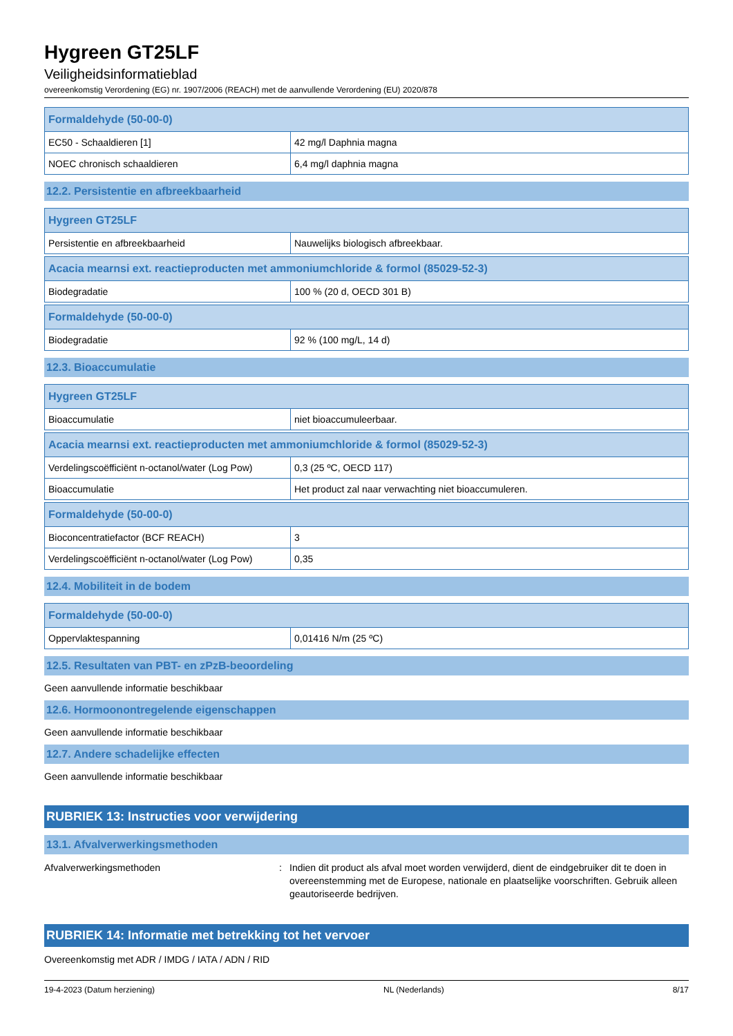Hygreen GT25LF
Veiligheidsinformatieblad
overeenkomstig Verordening (EG) nr. 1907/2006 (REACH) met de aanvullende Verordening (EU) 2020/878
| Formaldehyde (50-00-0) | |
| --- | --- |
| EC50 - Schaaldieren [1] | 42 mg/l Daphnia magna |
| NOEC chronisch schaaldieren | 6,4 mg/l daphnia magna |
12.2. Persistentie en afbreekbaarheid
| Hygreen GT25LF | |
| --- | --- |
| Persistentie en afbreekbaarheid | Nauwelijks biologisch afbreekbaar. |
| Acacia mearnsi ext. reactieproducten met ammoniumchloride & formol (85029-52-3) | |
| --- | --- |
| Biodegradatie | 100 % (20 d, OECD 301 B) |
| Formaldehyde (50-00-0) | |
| --- | --- |
| Biodegradatie | 92 % (100 mg/L, 14 d) |
12.3. Bioaccumulatie
| Hygreen GT25LF | |
| --- | --- |
| Bioaccumulatie | niet bioaccumuleerbaar. |
| Acacia mearnsi ext. reactieproducten met ammoniumchloride & formol (85029-52-3) | |
| --- | --- |
| Verdelingscoëfficiënt n-octanol/water (Log Pow) | 0,3 (25 ºC, OECD 117) |
| Bioaccumulatie | Het product zal naar verwachting niet bioaccumuleren. |
| Formaldehyde (50-00-0) | |
| --- | --- |
| Bioconcentratiefactor (BCF REACH) | 3 |
| Verdelingscoëfficiënt n-octanol/water (Log Pow) | 0,35 |
12.4. Mobiliteit in de bodem
| Formaldehyde (50-00-0) | |
| --- | --- |
| Oppervlaktespanning | 0,01416 N/m (25 ºC) |
12.5. Resultaten van PBT- en zPzB-beoordeling
Geen aanvullende informatie beschikbaar
12.6. Hormoonontregelende eigenschappen
Geen aanvullende informatie beschikbaar
12.7. Andere schadelijke effecten
Geen aanvullende informatie beschikbaar
RUBRIEK 13: Instructies voor verwijdering
13.1. Afvalverwerkingsmethoden
Afvalverwerkingsmethoden : Indien dit product als afval moet worden verwijderd, dient de eindgebruiker dit te doen in overeenstemming met de Europese, nationale en plaatselijke voorschriften. Gebruik alleen geautoriseerde bedrijven.
RUBRIEK 14: Informatie met betrekking tot het vervoer
Overeenkomstig met ADR / IMDG / IATA / ADN / RID
19-4-2023 (Datum herziening) NL (Nederlands) 8/17